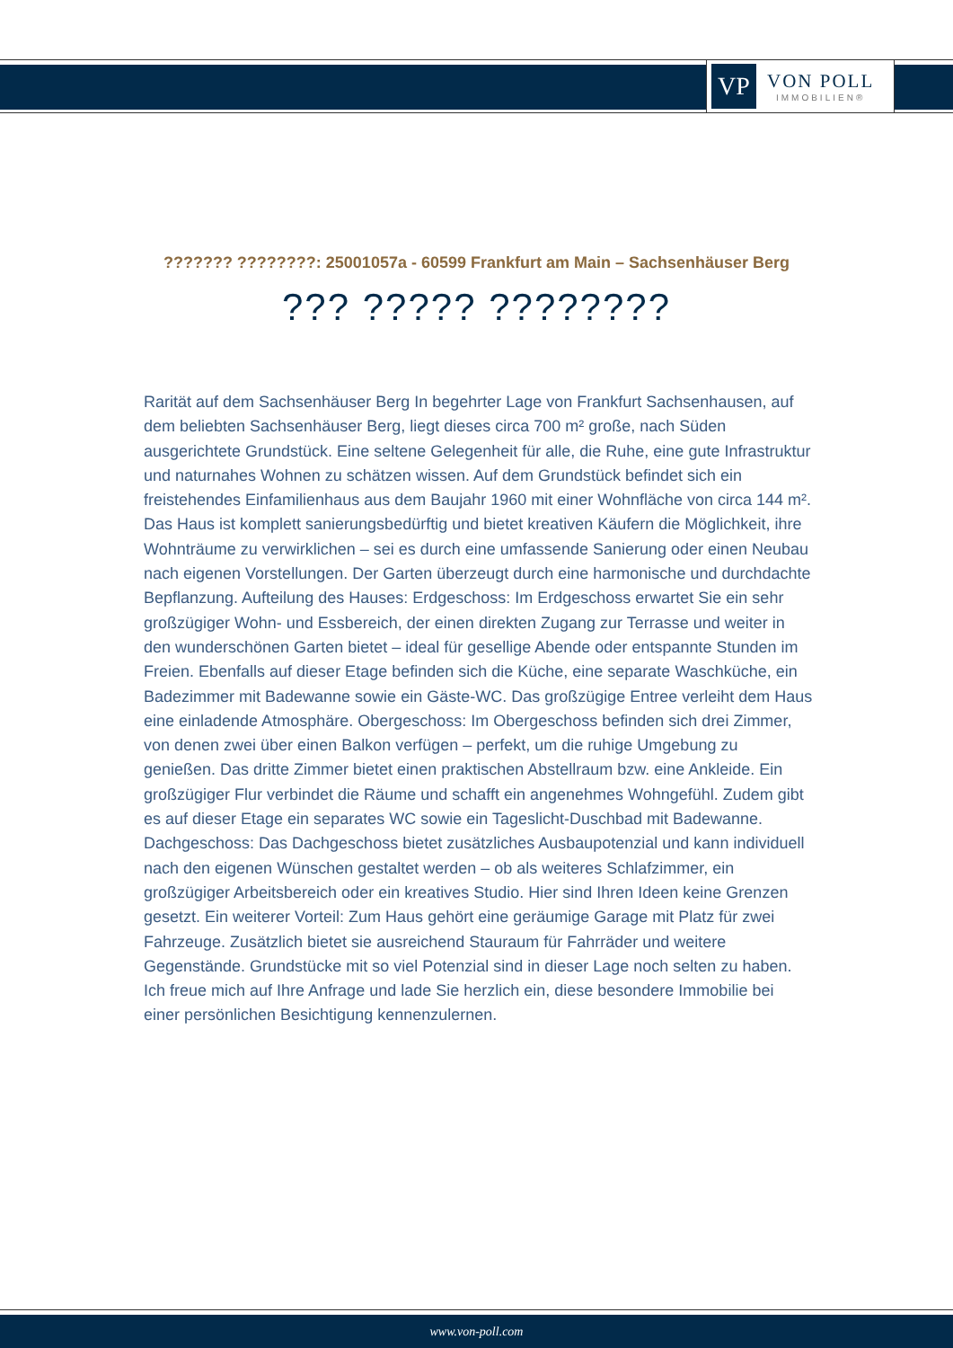VP
VON POLL
IMMOBILIEN®
??????? ????????: 25001057a - 60599 Frankfurt am Main – Sachsenhäuser Berg
??? ????? ????????
Rarität auf dem Sachsenhäuser Berg In begehrter Lage von Frankfurt Sachsenhausen, auf dem beliebten Sachsenhäuser Berg, liegt dieses circa 700 m² große, nach Süden ausgerichtete Grundstück. Eine seltene Gelegenheit für alle, die Ruhe, eine gute Infrastruktur und naturnahes Wohnen zu schätzen wissen. Auf dem Grundstück befindet sich ein freistehendes Einfamilienhaus aus dem Baujahr 1960 mit einer Wohnfläche von circa 144 m². Das Haus ist komplett sanierungsbedürftig und bietet kreativen Käufern die Möglichkeit, ihre Wohnträume zu verwirklichen – sei es durch eine umfassende Sanierung oder einen Neubau nach eigenen Vorstellungen. Der Garten überzeugt durch eine harmonische und durchdachte Bepflanzung. Aufteilung des Hauses: Erdgeschoss: Im Erdgeschoss erwartet Sie ein sehr großzügiger Wohn- und Essbereich, der einen direkten Zugang zur Terrasse und weiter in den wunderschönen Garten bietet – ideal für gesellige Abende oder entspannte Stunden im Freien. Ebenfalls auf dieser Etage befinden sich die Küche, eine separate Waschküche, ein Badezimmer mit Badewanne sowie ein Gäste-WC. Das großzügige Entree verleiht dem Haus eine einladende Atmosphäre. Obergeschoss: Im Obergeschoss befinden sich drei Zimmer, von denen zwei über einen Balkon verfügen – perfekt, um die ruhige Umgebung zu genießen. Das dritte Zimmer bietet einen praktischen Abstellraum bzw. eine Ankleide. Ein großzügiger Flur verbindet die Räume und schafft ein angenehmes Wohngefühl. Zudem gibt es auf dieser Etage ein separates WC sowie ein Tageslicht-Duschbad mit Badewanne. Dachgeschoss: Das Dachgeschoss bietet zusätzliches Ausbaupotenzial und kann individuell nach den eigenen Wünschen gestaltet werden – ob als weiteres Schlafzimmer, ein großzügiger Arbeitsbereich oder ein kreatives Studio. Hier sind Ihren Ideen keine Grenzen gesetzt. Ein weiterer Vorteil: Zum Haus gehört eine geräumige Garage mit Platz für zwei Fahrzeuge. Zusätzlich bietet sie ausreichend Stauraum für Fahrräder und weitere Gegenstände. Grundstücke mit so viel Potenzial sind in dieser Lage noch selten zu haben. Ich freue mich auf Ihre Anfrage und lade Sie herzlich ein, diese besondere Immobilie bei einer persönlichen Besichtigung kennenzulernen.
www.von-poll.com